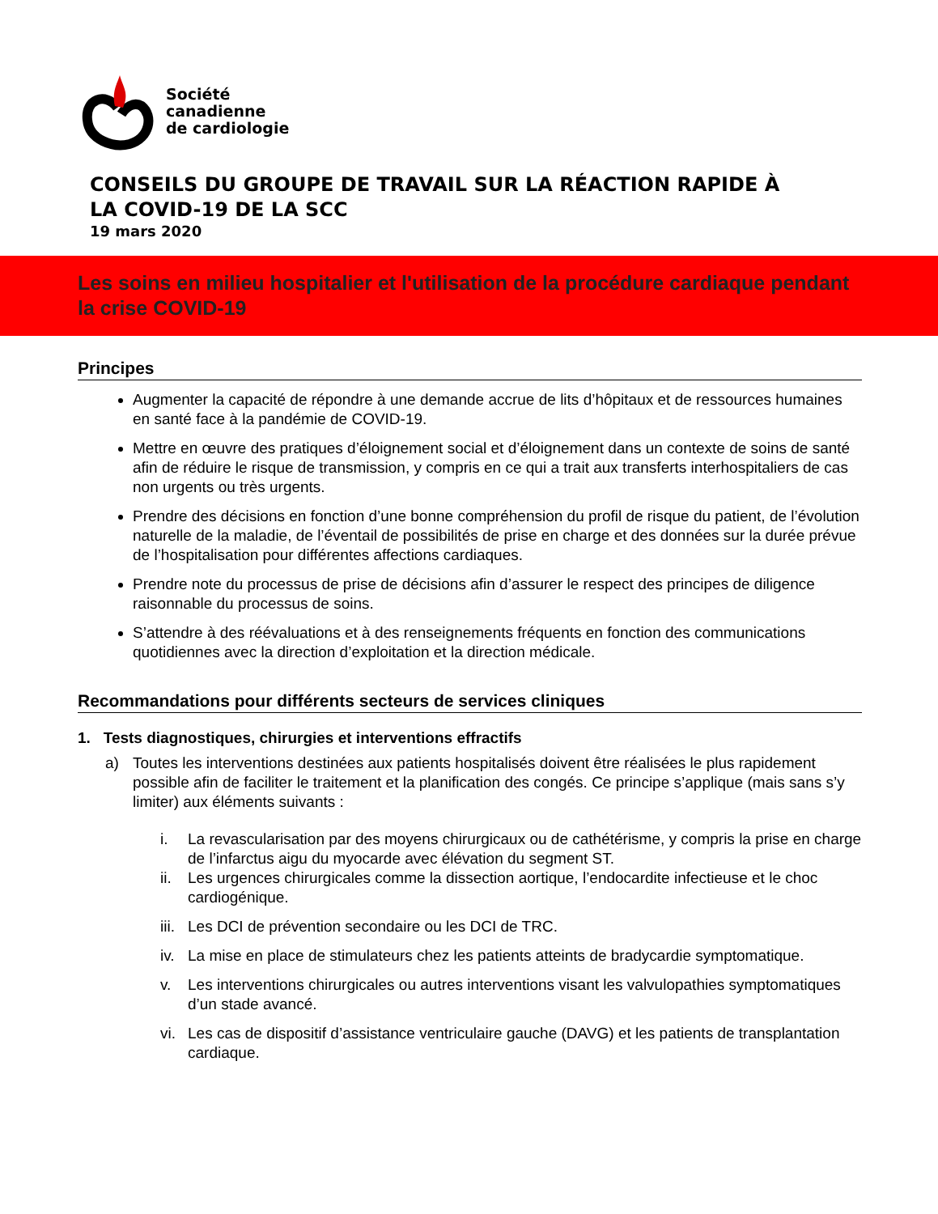Société
canadienne
de cardiologie
CONSEILS DU GROUPE DE TRAVAIL SUR LA RÉACTION RAPIDE À
LA COVID-19 DE LA SCC
19 mars 2020
Les soins en milieu hospitalier et l'utilisation de la procédure cardiaque pendant la crise COVID-19
Principes
Augmenter la capacité de répondre à une demande accrue de lits d’hôpitaux et de ressources humaines en santé face à la pandémie de COVID-19.
Mettre en œuvre des pratiques d’éloignement social et d’éloignement dans un contexte de soins de santé afin de réduire le risque de transmission, y compris en ce qui a trait aux transferts interhospitaliers de cas non urgents ou très urgents.
Prendre des décisions en fonction d’une bonne compréhension du profil de risque du patient, de l’évolution naturelle de la maladie, de l’éventail de possibilités de prise en charge et des données sur la durée prévue de l’hospitalisation pour différentes affections cardiaques.
Prendre note du processus de prise de décisions afin d’assurer le respect des principes de diligence raisonnable du processus de soins.
S’attendre à des réévaluations et à des renseignements fréquents en fonction des communications quotidiennes avec la direction d’exploitation et la direction médicale.
Recommandations pour différents secteurs de services cliniques
1. Tests diagnostiques, chirurgies et interventions effractifs
a) Toutes les interventions destinées aux patients hospitalisés doivent être réalisées le plus rapidement possible afin de faciliter le traitement et la planification des congés. Ce principe s’applique (mais sans s’y limiter) aux éléments suivants :
i. La revascularisation par des moyens chirurgicaux ou de cathétérisme, y compris la prise en charge de l’infarctus aigu du myocarde avec élévation du segment ST.
ii. Les urgences chirurgicales comme la dissection aortique, l’endocardite infectieuse et le choc cardiogénique.
iii. Les DCI de prévention secondaire ou les DCI de TRC.
iv. La mise en place de stimulateurs chez les patients atteints de bradycardie symptomatique.
v. Les interventions chirurgicales ou autres interventions visant les valvulopathies symptomatiques d’un stade avancé.
vi. Les cas de dispositif d’assistance ventriculaire gauche (DAVG) et les patients de transplantation cardiaque.